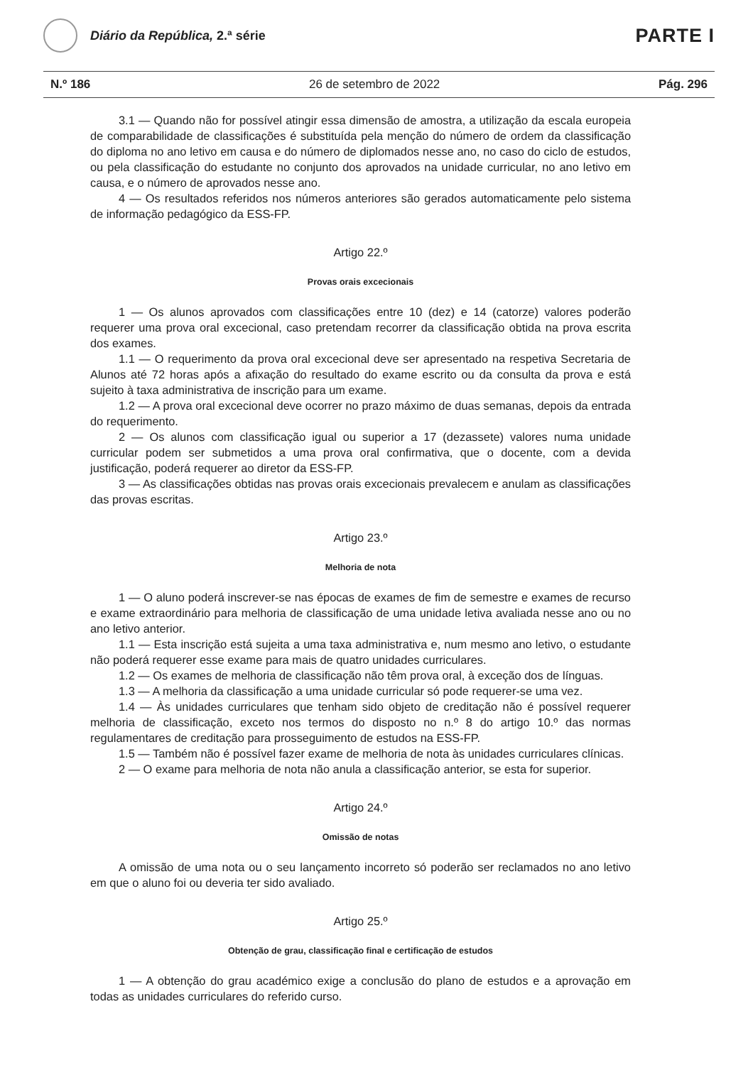Diário da República, 2.ª série
PARTE I
N.º 186 26 de setembro de 2022 Pág. 296
3.1 — Quando não for possível atingir essa dimensão de amostra, a utilização da escala europeia de comparabilidade de classificações é substituída pela menção do número de ordem da classificação do diploma no ano letivo em causa e do número de diplomados nesse ano, no caso do ciclo de estudos, ou pela classificação do estudante no conjunto dos aprovados na unidade curricular, no ano letivo em causa, e o número de aprovados nesse ano.
4 — Os resultados referidos nos números anteriores são gerados automaticamente pelo sistema de informação pedagógico da ESS-FP.
Artigo 22.º
Provas orais excecionais
1 — Os alunos aprovados com classificações entre 10 (dez) e 14 (catorze) valores poderão requerer uma prova oral excecional, caso pretendam recorrer da classificação obtida na prova escrita dos exames.
1.1 — O requerimento da prova oral excecional deve ser apresentado na respetiva Secretaria de Alunos até 72 horas após a afixação do resultado do exame escrito ou da consulta da prova e está sujeito à taxa administrativa de inscrição para um exame.
1.2 — A prova oral excecional deve ocorrer no prazo máximo de duas semanas, depois da entrada do requerimento.
2 — Os alunos com classificação igual ou superior a 17 (dezassete) valores numa unidade curricular podem ser submetidos a uma prova oral confirmativa, que o docente, com a devida justificação, poderá requerer ao diretor da ESS-FP.
3 — As classificações obtidas nas provas orais excecionais prevalecem e anulam as classificações das provas escritas.
Artigo 23.º
Melhoria de nota
1 — O aluno poderá inscrever-se nas épocas de exames de fim de semestre e exames de recurso e exame extraordinário para melhoria de classificação de uma unidade letiva avaliada nesse ano ou no ano letivo anterior.
1.1 — Esta inscrição está sujeita a uma taxa administrativa e, num mesmo ano letivo, o estudante não poderá requerer esse exame para mais de quatro unidades curriculares.
1.2 — Os exames de melhoria de classificação não têm prova oral, à exceção dos de línguas.
1.3 — A melhoria da classificação a uma unidade curricular só pode requerer-se uma vez.
1.4 — Às unidades curriculares que tenham sido objeto de creditação não é possível requerer melhoria de classificação, exceto nos termos do disposto no n.º 8 do artigo 10.º das normas regulamentares de creditação para prosseguimento de estudos na ESS-FP.
1.5 — Também não é possível fazer exame de melhoria de nota às unidades curriculares clínicas.
2 — O exame para melhoria de nota não anula a classificação anterior, se esta for superior.
Artigo 24.º
Omissão de notas
A omissão de uma nota ou o seu lançamento incorreto só poderão ser reclamados no ano letivo em que o aluno foi ou deveria ter sido avaliado.
Artigo 25.º
Obtenção de grau, classificação final e certificação de estudos
1 — A obtenção do grau académico exige a conclusão do plano de estudos e a aprovação em todas as unidades curriculares do referido curso.